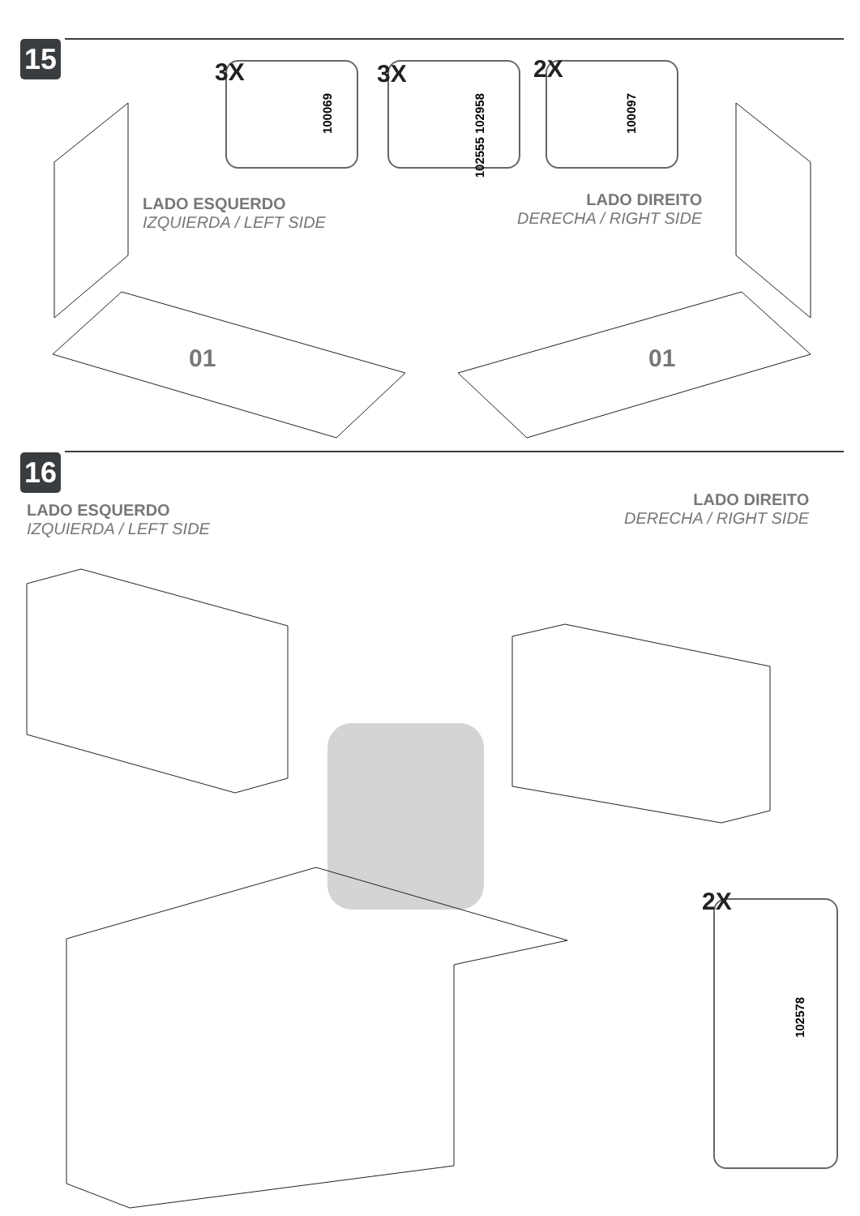15 3X
100069
3X
102555 102958
2X
100097
LADO ESQUERDO
IZQUIERDA / LEFT SIDE
LADO DIREITO
DERECHA / RIGHT SIDE
01 01
16
LADO ESQUERDO
IZQUIERDA / LEFT SIDE
LADO DIREITO
DERECHA / RIGHT SIDE
2X
102578